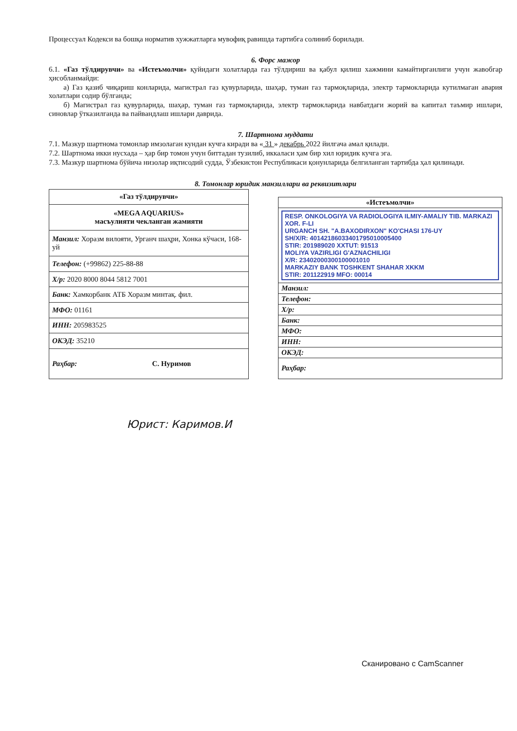Процессуал Кодекси ва бошқа норматив хужжатларга мувофиқ равишда тартибга солиниб борилади.
6. Форс мажор
6.1. «Газ тўлдирувчи» ва «Истеъмолчи» қуйидаги холатларда газ тўлдириш ва қабул қилиш хажмини камайтирганлиги учун жавобгар ҳисобланмайди:
а) Газ қазиб чиқариш конларида, магистрал газ қувурларида, шаҳар, туман газ тармоқларида, электр тармокларида кутилмаган авария холатлари содир бўлганда;
б) Магистрал газ қувурларида, шаҳар, туман газ тармоқларида, электр тармокларида навбатдаги жорий ва капитал таъмир ишлари, синовлар ўтказилганда ва пайвандлаш ишлари даврида.
7. Шартнома муддати
7.1. Мазкур шартнома томонлар имзолаган кундан кучга киради ва « 31 » декабрь 2022 йилгача амал қилади.
7.2. Шартнома икки нусхада – ҳар бир томон учун биттадан тузилиб, иккаласи ҳам бир хил юридик кучга эга.
7.3. Мазкур шартнома бўйича низолар иқтисодий судда, Ўзбекистон Республикаси қонунларида белгиланган тартибда ҳал қилинади.
8. Томонлар юридик манзиллари ва реквизитлари
| «Газ тўлдирувчи» |
| «MEGA AQUARIUS» масъулияти чекланган жамияти |
| Манзил: Хоразм вилояти, Урганч шаҳри, Хонка кўчаси, 168-уй |
| Телефон: (+99862) 225-88-88 |
| Х/р: 2020 8000 8044 5812 7001 |
| Банк: Хамкорбанк АТБ Хоразм минтақ. фил. |
| МФО: 01161 |
| ИНН: 205983525 |
| ОКЭД: 35210 |
| Раҳбар: С. Нуримов |
| «Истеъмолчи» |
| RESP. ONKOLOGIYA VA RADIOLOGIYA ILMIY-AMALIY TIB. MARKAZI XOR. F-LI URGANCH SH. "A.BAXODIRXON" KO'CHASI 176-UY SH/X/R: 40142186033401795010005400 STIR: 201989020 XXTUT: 91513 MOLIYA VAZIRLIGI G'AZNACHILIGI X/R: 23402000300100001010 MARKAZIY BANK TOSHKENT SHAHAR XKKM STIR: 201122919 MFO: 00014 |
| Манзил: |
| Телефон: |
| Х/р: |
| Банк: |
| МФО: |
| ИНН: |
| ОКЭД: |
| Раҳбар: |
Юрист: Каримов.И
Сканировано с CamScanner